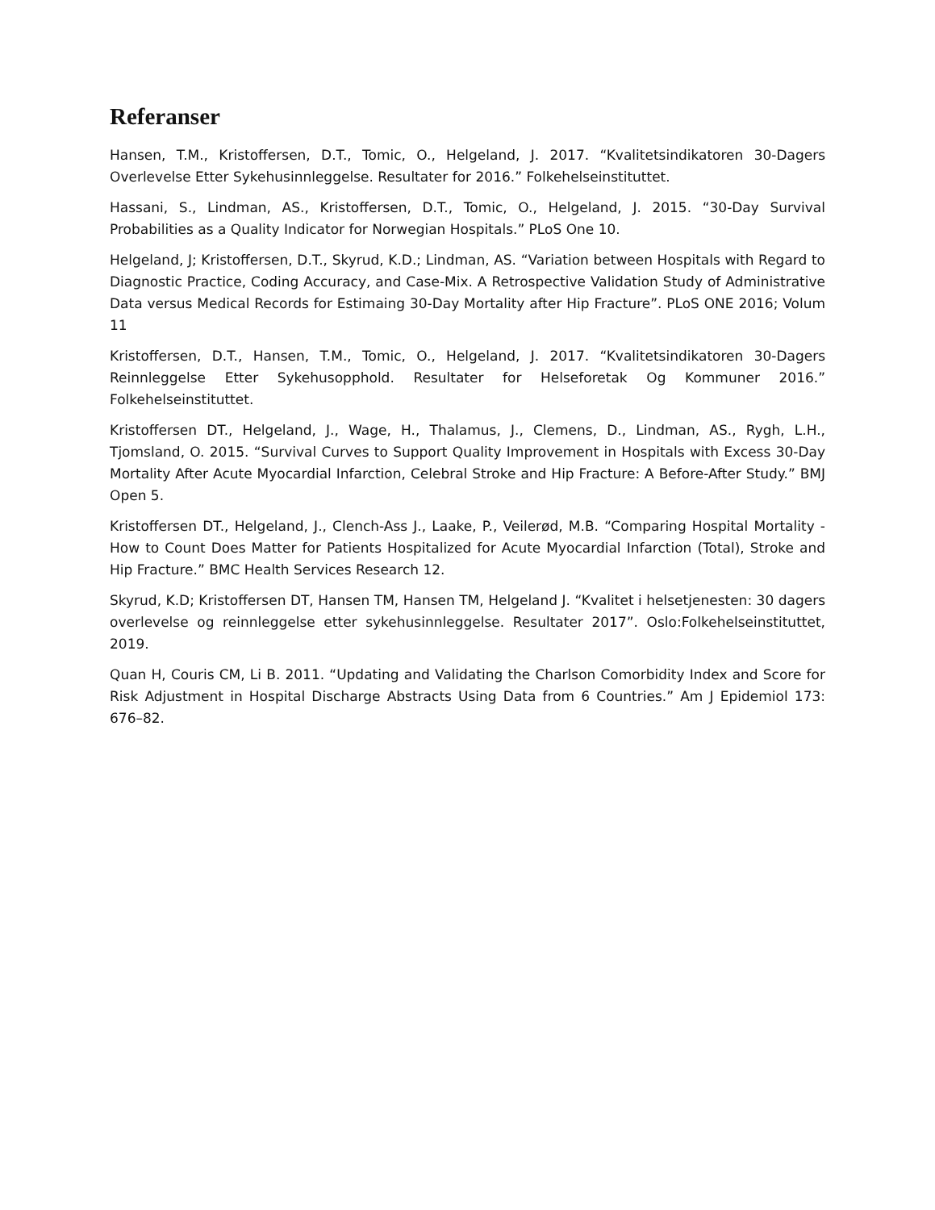Referanser
Hansen, T.M., Kristoffersen, D.T., Tomic, O., Helgeland, J. 2017. “Kvalitetsindikatoren 30-Dagers Overlevelse Etter Sykehusinnleggelse. Resultater for 2016.” Folkehelseinstituttet.
Hassani, S., Lindman, AS., Kristoffersen, D.T., Tomic, O., Helgeland, J. 2015. “30-Day Survival Probabilities as a Quality Indicator for Norwegian Hospitals.” PLoS One 10.
Helgeland, J; Kristoffersen, D.T., Skyrud, K.D.; Lindman, AS. “Variation between Hospitals with Regard to Diagnostic Practice, Coding Accuracy, and Case-Mix. A Retrospective Validation Study of Administrative Data versus Medical Records for Estimaing 30-Day Mortality after Hip Fracture”. PLoS ONE 2016; Volum 11
Kristoffersen, D.T., Hansen, T.M., Tomic, O., Helgeland, J. 2017. “Kvalitetsindikatoren 30-Dagers Reinnleggelse Etter Sykehusopphold. Resultater for Helseforetak Og Kommuner 2016.” Folkehelseinstituttet.
Kristoffersen DT., Helgeland, J., Wage, H., Thalamus, J., Clemens, D., Lindman, AS., Rygh, L.H., Tjomsland, O. 2015. “Survival Curves to Support Quality Improvement in Hospitals with Excess 30-Day Mortality After Acute Myocardial Infarction, Celebral Stroke and Hip Fracture: A Before-After Study.” BMJ Open 5.
Kristoffersen DT., Helgeland, J., Clench-Ass J., Laake, P., Veilerød, M.B. “Comparing Hospital Mortality - How to Count Does Matter for Patients Hospitalized for Acute Myocardial Infarction (Total), Stroke and Hip Fracture.” BMC Health Services Research 12.
Skyrud, K.D; Kristoffersen DT, Hansen TM, Hansen TM, Helgeland J. “Kvalitet i helsetjenesten: 30 dagers overlevelse og reinnleggelse etter sykehusinnleggelse. Resultater 2017”. Oslo:Folkehelseinstituttet, 2019.
Quan H, Couris CM, Li B. 2011. “Updating and Validating the Charlson Comorbidity Index and Score for Risk Adjustment in Hospital Discharge Abstracts Using Data from 6 Countries.” Am J Epidemiol 173: 676–82.